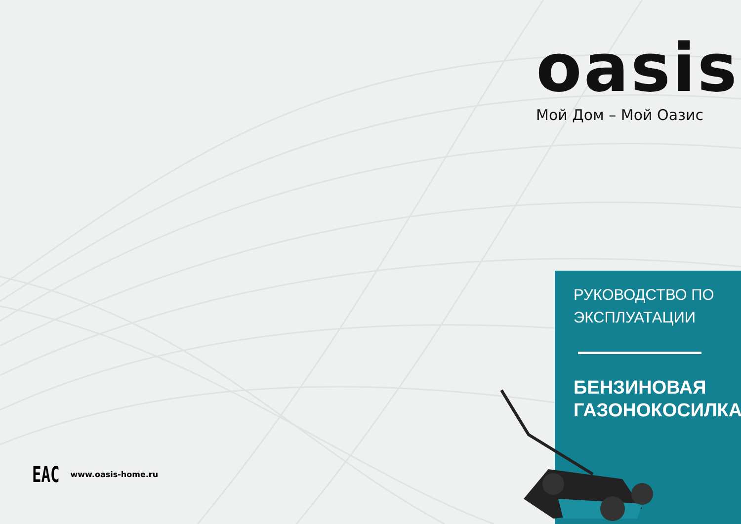oasis
Мой Дом – Мой Оазис
РУКОВОДСТВО ПО
ЭКСПЛУАТАЦИИ
БЕНЗИНОВАЯ
ГАЗОНОКОСИЛКА
EAC www.oasis-home.ru